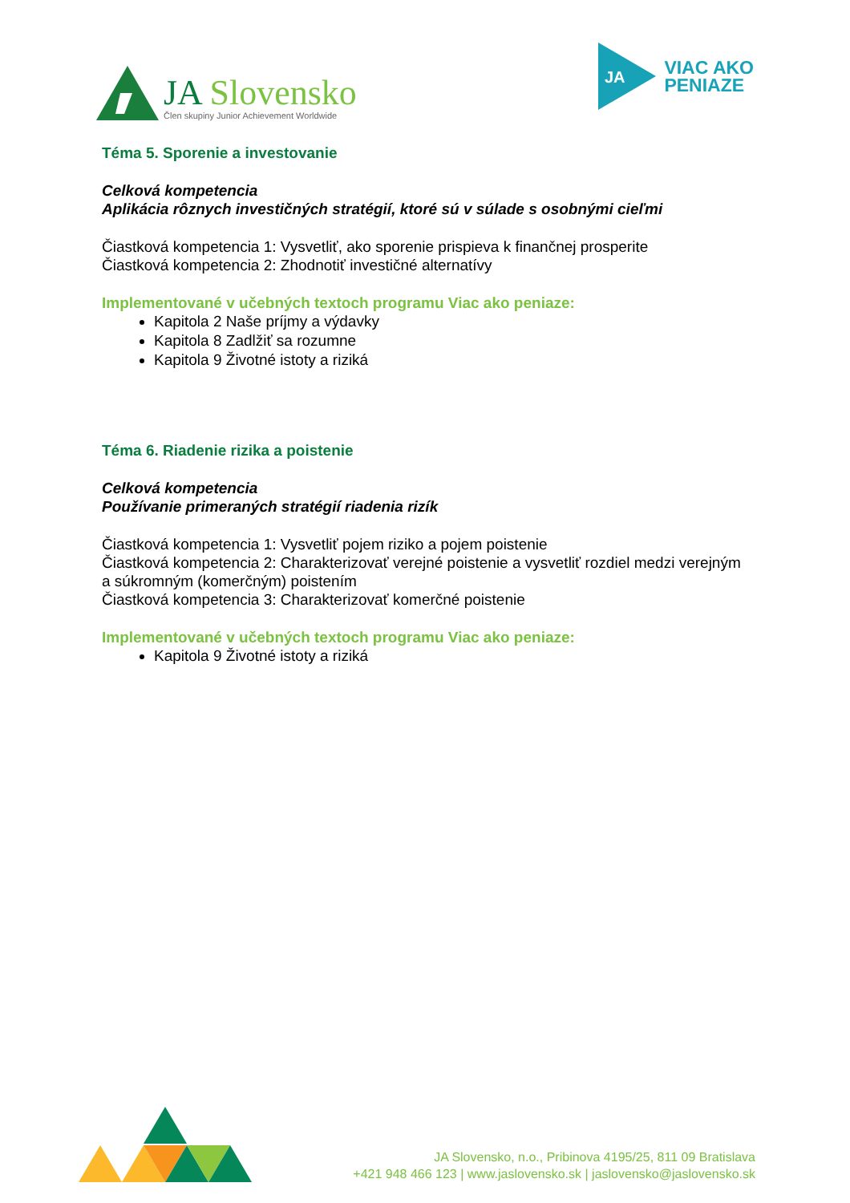JA Slovensko
Člen skupiny Junior Achievement Worldwide
JA
VIAC AKO
PENIAZE
Téma 5. Sporenie a investovanie
Celková kompetencia
Aplikácia rôznych investičných stratégií, ktoré sú v súlade s osobnými cieľmi
Čiastková kompetencia 1: Vysvetliť, ako sporenie prispieva k finančnej prosperite
Čiastková kompetencia 2: Zhodnotiť investičné alternatívy
Implementované v učebných textoch programu Viac ako peniaze:
Kapitola 2 Naše príjmy a výdavky
Kapitola 8 Zadlžiť sa rozumne
Kapitola 9 Životné istoty a riziká
Téma 6. Riadenie rizika a poistenie
Celková kompetencia
Používanie primeraných stratégií riadenia rizík
Čiastková kompetencia 1: Vysvetliť pojem riziko a pojem poistenie
Čiastková kompetencia 2: Charakterizovať verejné poistenie a vysvetliť rozdiel medzi verejným a súkromným (komerčným) poistením
Čiastková kompetencia 3: Charakterizovať komerčné poistenie
Implementované v učebných textoch programu Viac ako peniaze:
Kapitola 9 Životné istoty a riziká
JA Slovensko, n.o., Pribinova 4195/25, 811 09 Bratislava
+421 948 466 123 | www.jaslovensko.sk | jaslovensko@jaslovensko.sk